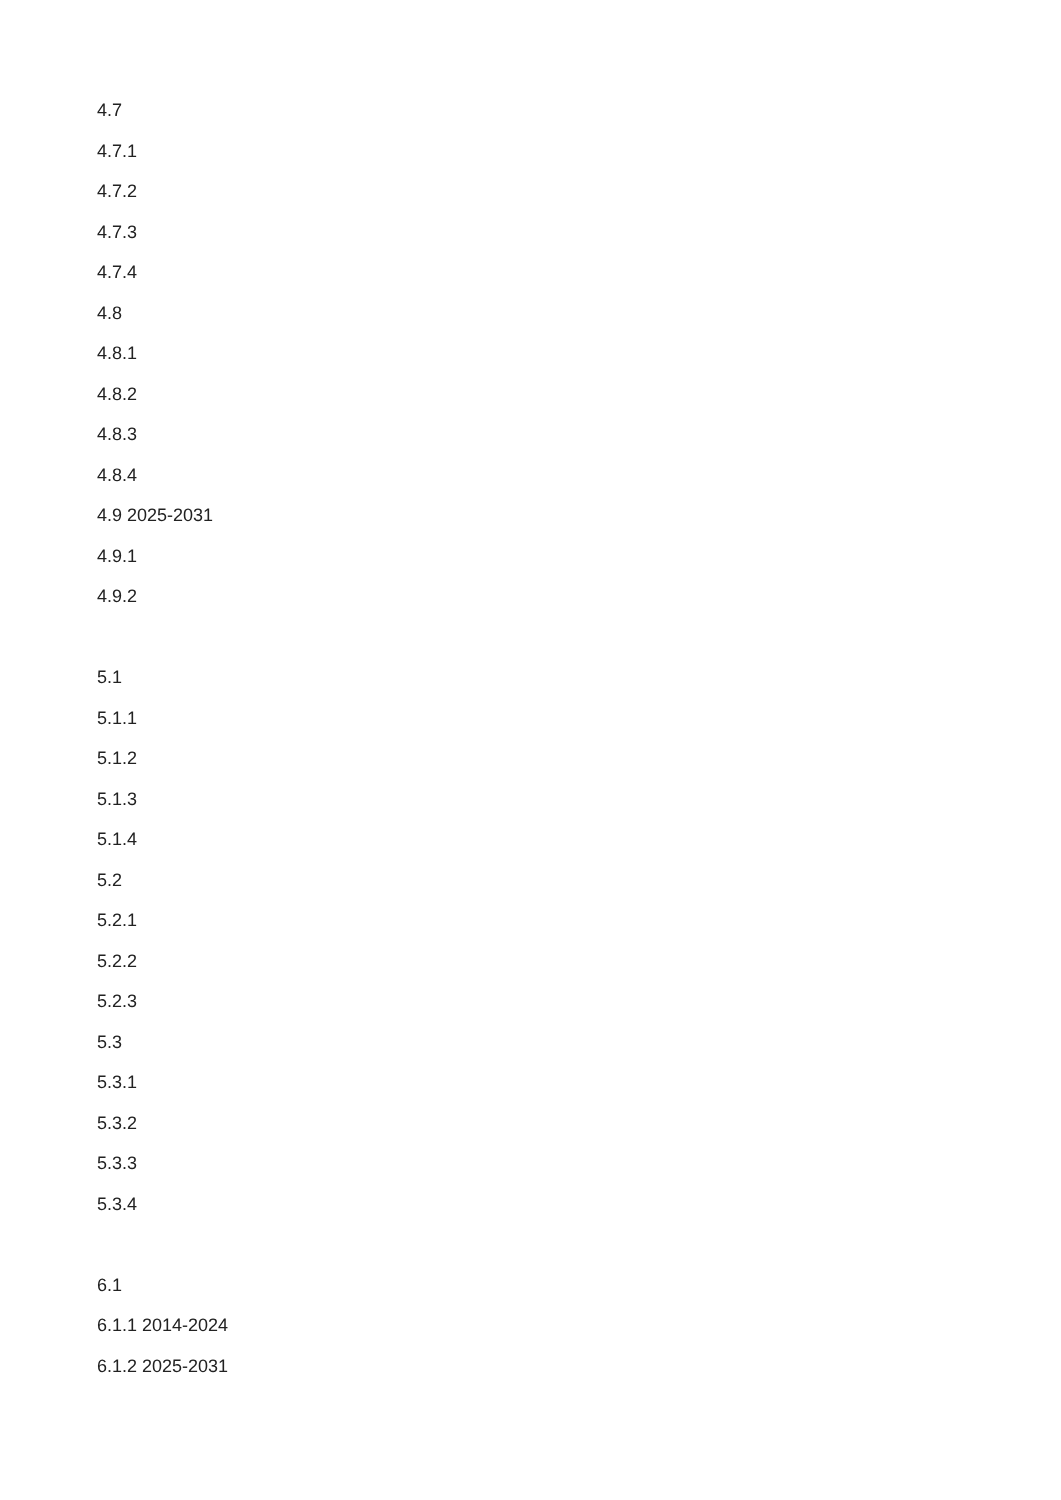4.7
4.7.1
4.7.2
4.7.3
4.7.4
4.8
4.8.1
4.8.2
4.8.3
4.8.4
4.9 2025-2031
4.9.1
4.9.2
5.1
5.1.1
5.1.2
5.1.3
5.1.4
5.2
5.2.1
5.2.2
5.2.3
5.3
5.3.1
5.3.2
5.3.3
5.3.4
6.1
6.1.1 2014-2024
6.1.2 2025-2031